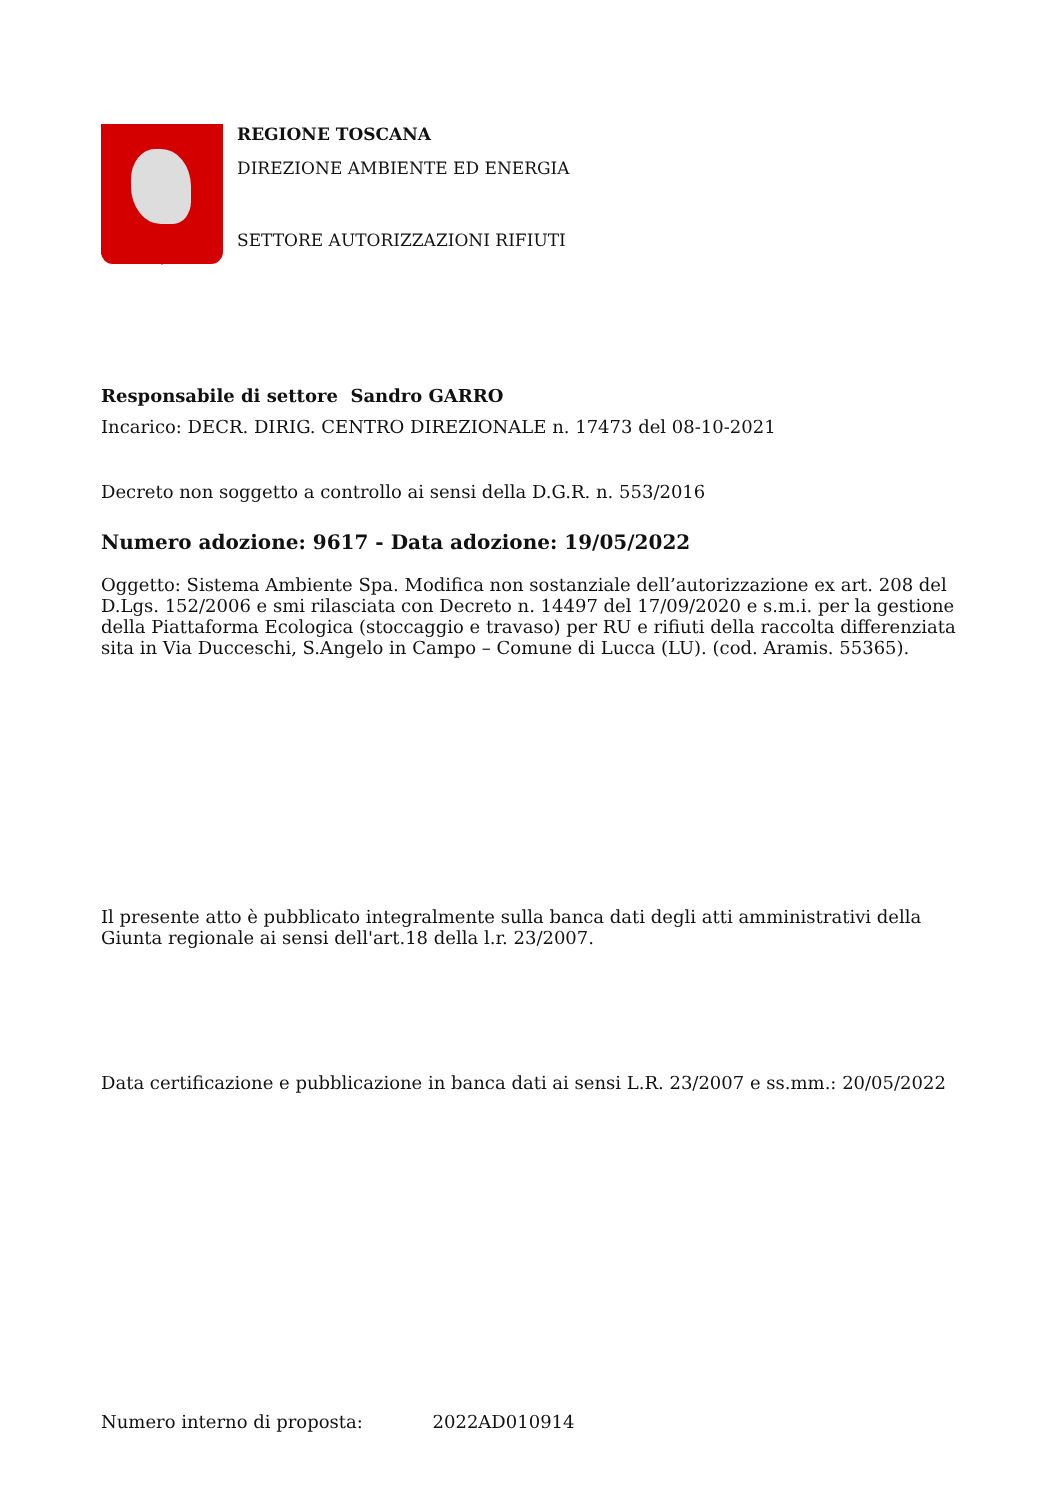REGIONE TOSCANA
DIREZIONE AMBIENTE ED ENERGIA
SETTORE AUTORIZZAZIONI RIFIUTI
Responsabile di settore Sandro GARRO
Incarico: DECR. DIRIG. CENTRO DIREZIONALE n. 17473 del 08-10-2021
Decreto non soggetto a controllo ai sensi della D.G.R. n. 553/2016
Numero adozione: 9617 - Data adozione: 19/05/2022
Oggetto: Sistema Ambiente Spa. Modifica non sostanziale dell’autorizzazione ex art. 208 del D.Lgs. 152/2006 e smi rilasciata con Decreto n. 14497 del 17/09/2020 e s.m.i. per la gestione della Piattaforma Ecologica (stoccaggio e travaso) per RU e rifiuti della raccolta differenziata sita in Via Ducceschi, S.Angelo in Campo – Comune di Lucca (LU). (cod. Aramis. 55365).
Il presente atto è pubblicato integralmente sulla banca dati degli atti amministrativi della Giunta regionale ai sensi dell'art.18 della l.r. 23/2007.
Data certificazione e pubblicazione in banca dati ai sensi L.R. 23/2007 e ss.mm.: 20/05/2022
Numero interno di proposta: 2022AD010914